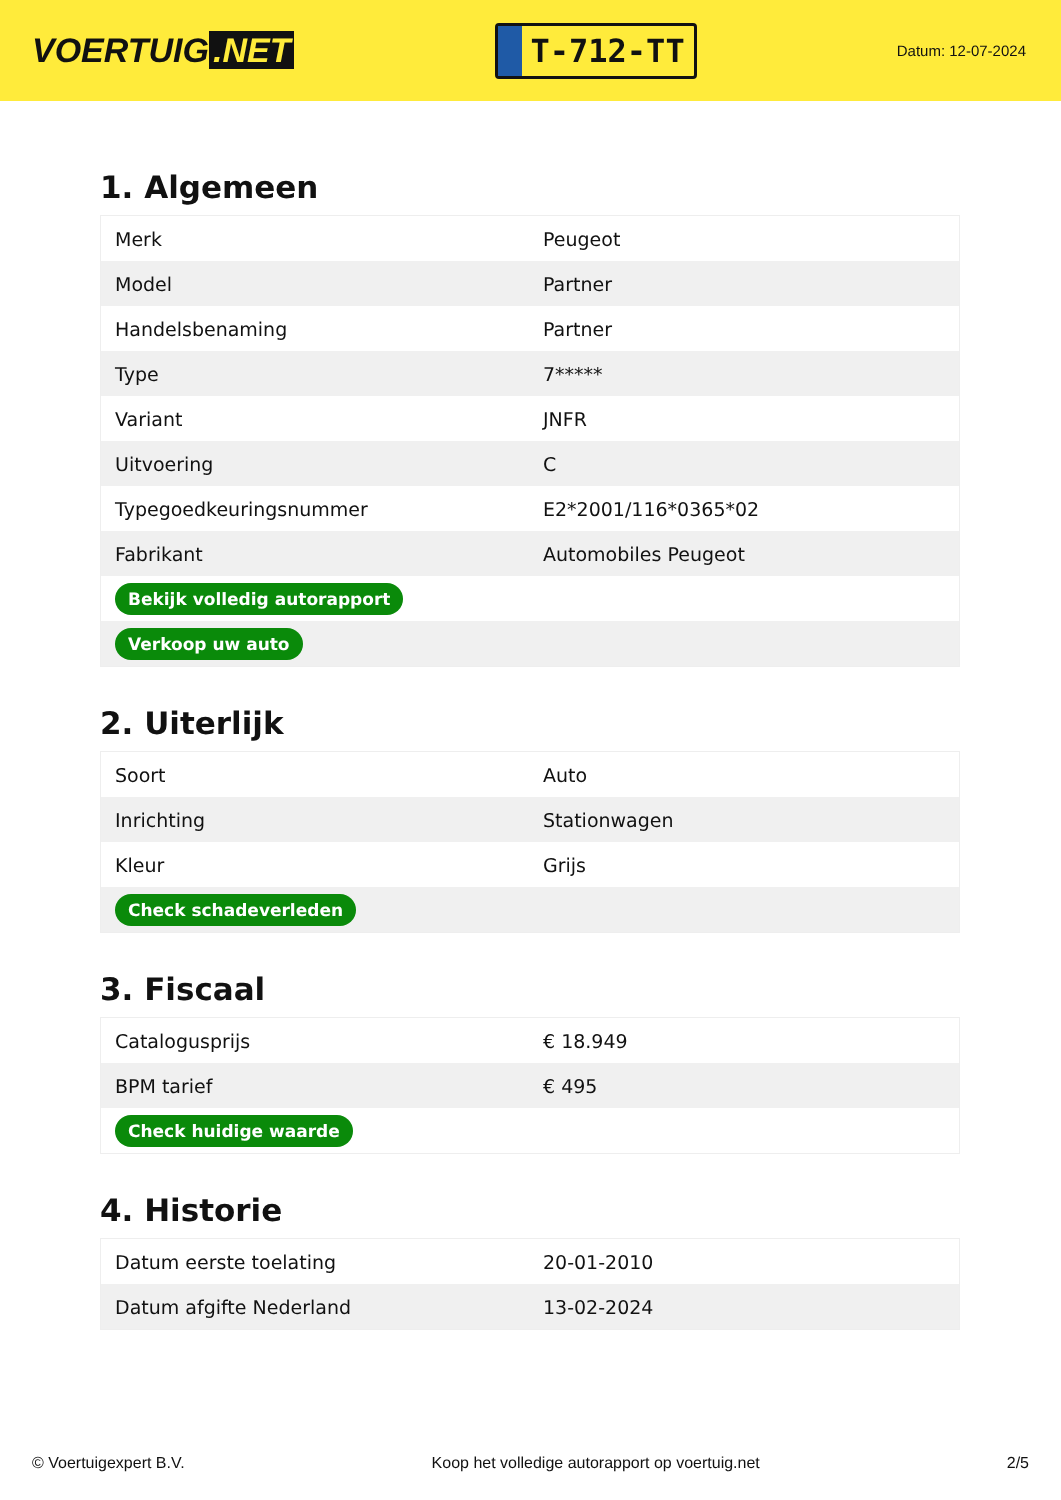VOERTUIG.NET
T-712-TT
Datum: 12-07-2024
1. Algemeen
| Merk | Peugeot |
| Model | Partner |
| Handelsbenaming | Partner |
| Type | 7***** |
| Variant | JNFR |
| Uitvoering | C |
| Typegoedkeuringsnummer | E2*2001/116*0365*02 |
| Fabrikant | Automobiles Peugeot |
| Bekijk volledig autorapport | |
| Verkoop uw auto | |
2. Uiterlijk
| Soort | Auto |
| Inrichting | Stationwagen |
| Kleur | Grijs |
| Check schadeverleden | |
3. Fiscaal
| Catalogusprijs | € 18.949 |
| BPM tarief | € 495 |
| Check huidige waarde | |
4. Historie
| Datum eerste toelating | 20-01-2010 |
| Datum afgifte Nederland | 13-02-2024 |
© Voertuigexpert B.V. Koop het volledige autorapport op voertuig.net 2/5